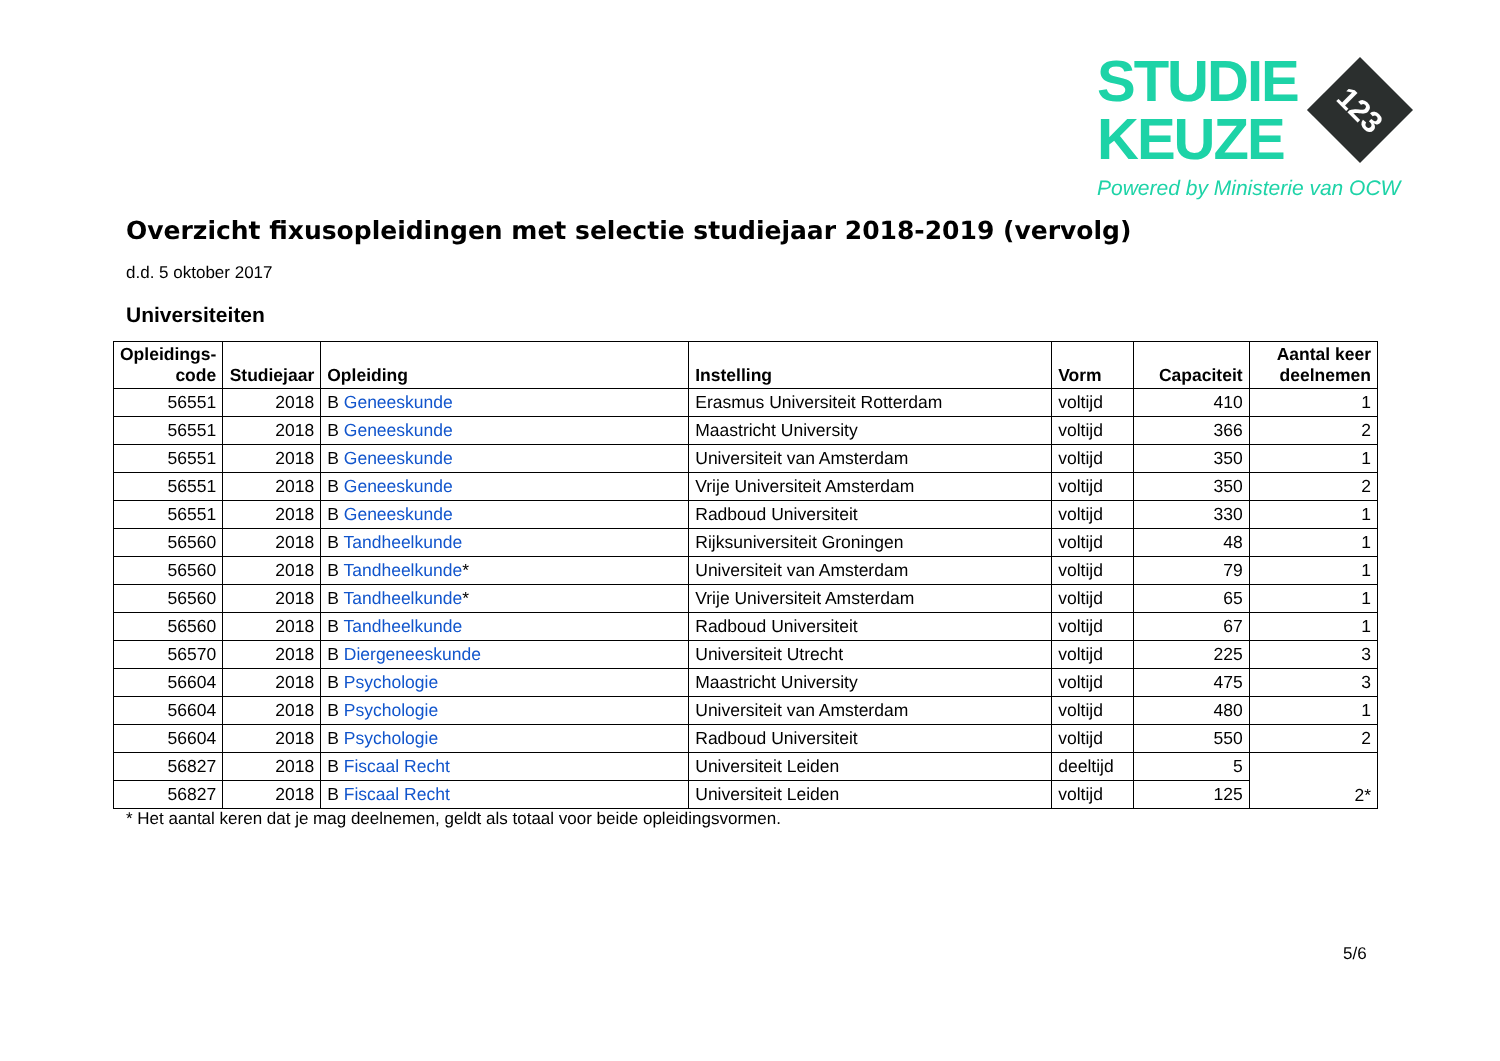STUDIE
KEUZE
123
Powered by Ministerie van OCW
Overzicht fixusopleidingen met selectie studiejaar 2018-2019 (vervolg)
d.d. 5 oktober 2017
Universiteiten
| Opleidings- code | Studiejaar | Opleiding | Instelling | Vorm | Capaciteit | Aantal keer deelnemen |
| --- | --- | --- | --- | --- | --- | --- |
| 56551 | 2018 | B Geneeskunde | Erasmus Universiteit Rotterdam | voltijd | 410 | 1 |
| 56551 | 2018 | B Geneeskunde | Maastricht University | voltijd | 366 | 2 |
| 56551 | 2018 | B Geneeskunde | Universiteit van Amsterdam | voltijd | 350 | 1 |
| 56551 | 2018 | B Geneeskunde | Vrije Universiteit Amsterdam | voltijd | 350 | 2 |
| 56551 | 2018 | B Geneeskunde | Radboud Universiteit | voltijd | 330 | 1 |
| 56560 | 2018 | B Tandheelkunde | Rijksuniversiteit Groningen | voltijd | 48 | 1 |
| 56560 | 2018 | B Tandheelkunde * | Universiteit van Amsterdam | voltijd | 79 | 1 |
| 56560 | 2018 | B Tandheelkunde * | Vrije Universiteit Amsterdam | voltijd | 65 | 1 |
| 56560 | 2018 | B Tandheelkunde | Radboud Universiteit | voltijd | 67 | 1 |
| 56570 | 2018 | B Diergeneeskunde | Universiteit Utrecht | voltijd | 225 | 3 |
| 56604 | 2018 | B Psychologie | Maastricht University | voltijd | 475 | 3 |
| 56604 | 2018 | B Psychologie | Universiteit van Amsterdam | voltijd | 480 | 1 |
| 56604 | 2018 | B Psychologie | Radboud Universiteit | voltijd | 550 | 2 |
| 56827 | 2018 | B Fiscaal Recht | Universiteit Leiden | deeltijd | 5 | 2* |
| 56827 | 2018 | B Fiscaal Recht | Universiteit Leiden | voltijd | 125 | |
* Het aantal keren dat je mag deelnemen, geldt als totaal voor beide opleidingsvormen.
5/6